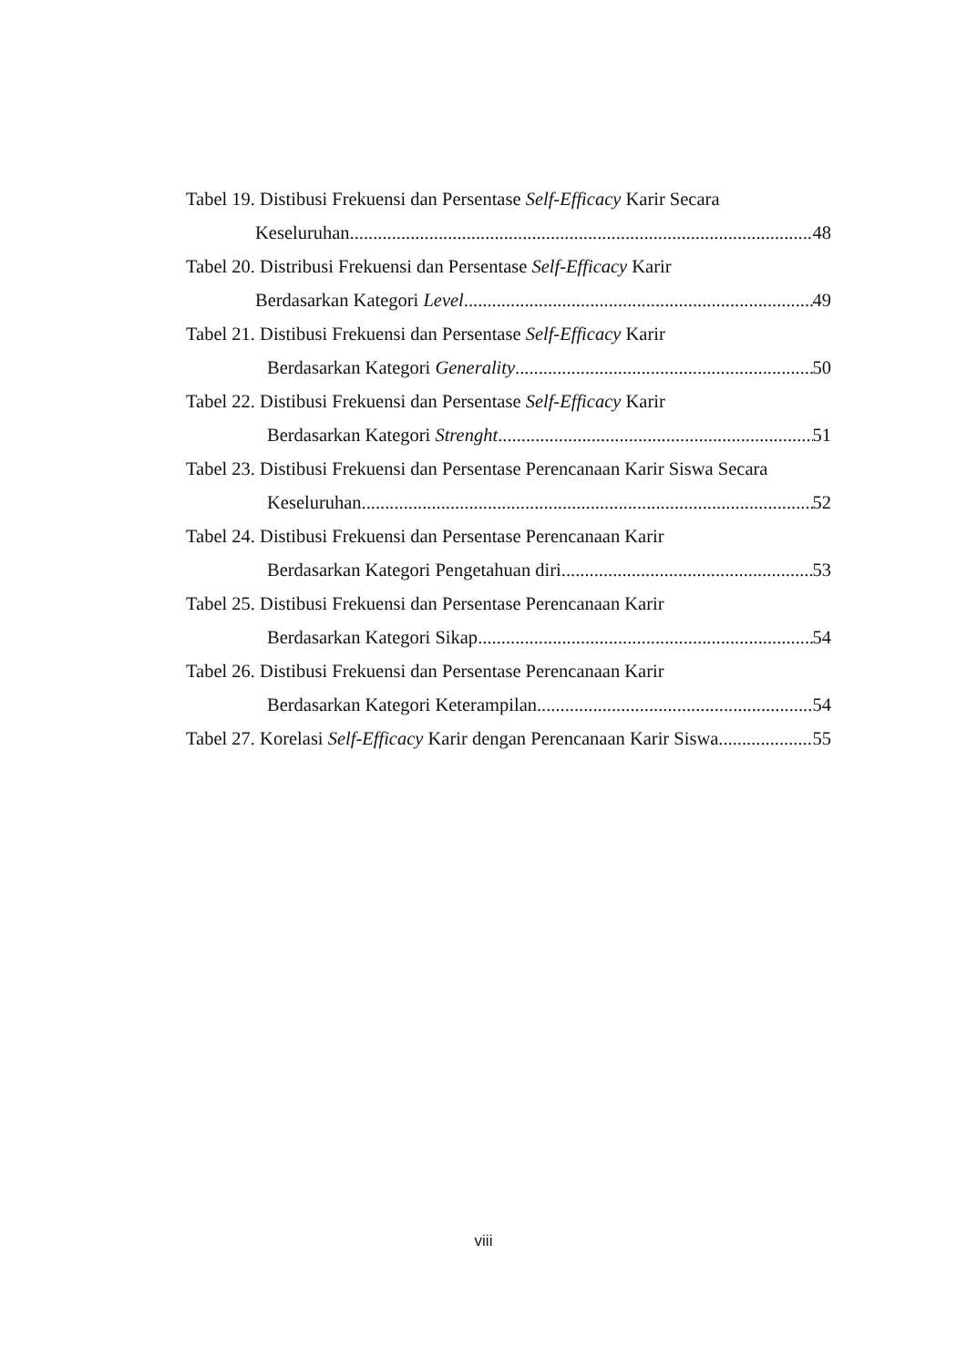Tabel 19. Distibusi Frekuensi dan Persentase Self-Efficacy Karir Secara
Keseluruhan 48
Tabel 20. Distribusi Frekuensi dan Persentase Self-Efficacy Karir
Berdasarkan Kategori Level 49
Tabel 21. Distibusi Frekuensi dan Persentase Self-Efficacy Karir
Berdasarkan Kategori Generality 50
Tabel 22. Distibusi Frekuensi dan Persentase Self-Efficacy Karir
Berdasarkan Kategori Strenght 51
Tabel 23. Distibusi Frekuensi dan Persentase Perencanaan Karir Siswa Secara
Keseluruhan 52
Tabel 24. Distibusi Frekuensi dan Persentase Perencanaan Karir
Berdasarkan Kategori Pengetahuan diri 53
Tabel 25. Distibusi Frekuensi dan Persentase Perencanaan Karir
Berdasarkan Kategori Sikap 54
Tabel 26. Distibusi Frekuensi dan Persentase Perencanaan Karir
Berdasarkan Kategori Keterampilan 54
Tabel 27. Korelasi Self-Efficacy Karir dengan Perencanaan Karir Siswa 55
viii